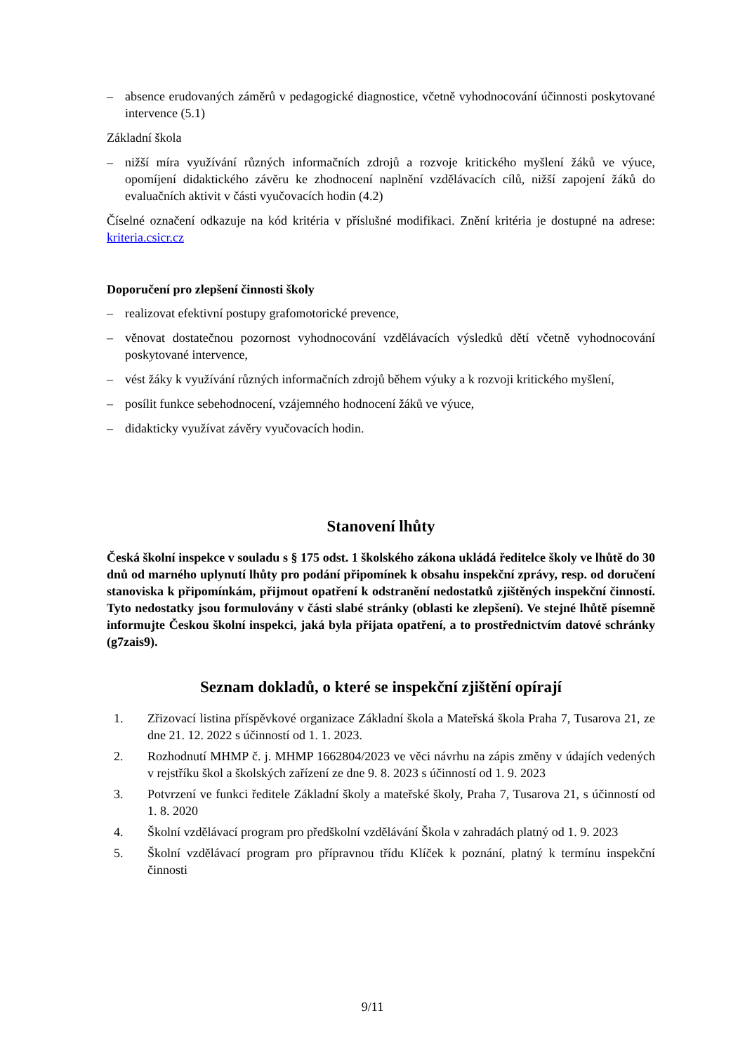– absence erudovaných záměrů v pedagogické diagnostice, včetně vyhodnocování účinnosti poskytované intervence (5.1)
Základní škola
– nižší míra využívání různých informačních zdrojů a rozvoje kritického myšlení žáků ve výuce, opomíjení didaktického závěru ke zhodnocení naplnění vzdělávacích cílů, nižší zapojení žáků do evaluačních aktivit v části vyučovacích hodin (4.2)
Číselné označení odkazuje na kód kritéria v příslušné modifikaci. Znění kritéria je dostupné na adrese: kriteria.csicr.cz
Doporučení pro zlepšení činnosti školy
– realizovat efektivní postupy grafomotorické prevence,
– věnovat dostatečnou pozornost vyhodnocování vzdělávacích výsledků dětí včetně vyhodnocování poskytované intervence,
– vést žáky k využívání různých informačních zdrojů během výuky a k rozvoji kritického myšlení,
– posílit funkce sebehodnocení, vzájemného hodnocení žáků ve výuce,
– didakticky využívat závěry vyučovacích hodin.
Stanovení lhůty
Česká školní inspekce v souladu s § 175 odst. 1 školského zákona ukládá ředitelce školy ve lhůtě do 30 dnů od marného uplynutí lhůty pro podání připomínek k obsahu inspekční zprávy, resp. od doručení stanoviska k připomínkám, přijmout opatření k odstranění nedostatků zjištěných inspekční činností. Tyto nedostatky jsou formulovány v části slabé stránky (oblasti ke zlepšení). Ve stejné lhůtě písemně informujte Českou školní inspekci, jaká byla přijata opatření, a to prostřednictvím datové schránky (g7zais9).
Seznam dokladů, o které se inspekční zjištění opírají
1. Zřizovací listina příspěvkové organizace Základní škola a Mateřská škola Praha 7, Tusarova 21, ze dne 21. 12. 2022 s účinností od 1. 1. 2023.
2. Rozhodnutí MHMP č. j. MHMP 1662804/2023 ve věci návrhu na zápis změny v údajích vedených v rejstříku škol a školských zařízení ze dne 9. 8. 2023 s účinností od 1. 9. 2023
3. Potvrzení ve funkci ředitele Základní školy a mateřské školy, Praha 7, Tusarova 21, s účinností od 1. 8. 2020
4. Školní vzdělávací program pro předškolní vzdělávání Škola v zahradách platný od 1. 9. 2023
5. Školní vzdělávací program pro přípravnou třídu Klíček k poznání, platný k termínu inspekční činnosti
9/11